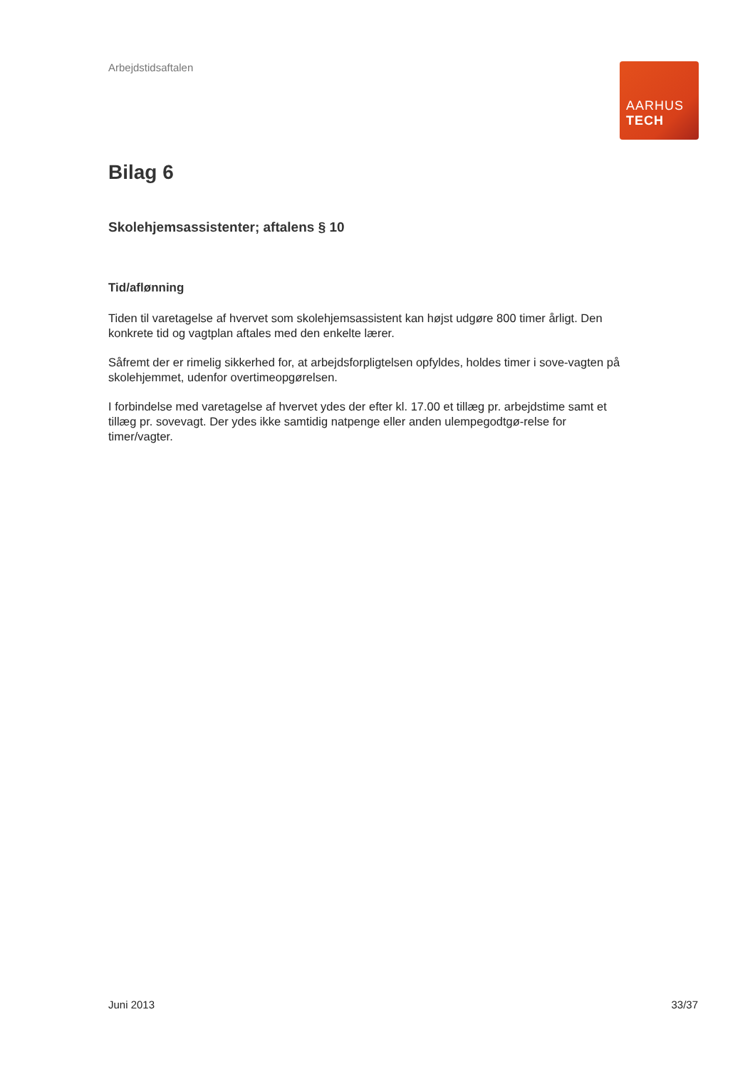Arbejdstidsaftalen
AARHUS
TECH
Bilag 6
Skolehjemsassistenter; aftalens § 10
Tid/aflønning
Tiden til varetagelse af hvervet som skolehjemsassistent kan højst udgøre 800 timer årligt. Den konkrete tid og vagtplan aftales med den enkelte lærer.
Såfremt der er rimelig sikkerhed for, at arbejdsforpligtelsen opfyldes, holdes timer i sove-vagten på skolehjemmet, udenfor overtimeopgørelsen.
I forbindelse med varetagelse af hvervet ydes der efter kl. 17.00 et tillæg pr. arbejdstime samt et tillæg pr. sovevagt. Der ydes ikke samtidig natpenge eller anden ulempegodtgø-relse for timer/vagter.
Juni 2013 33/37